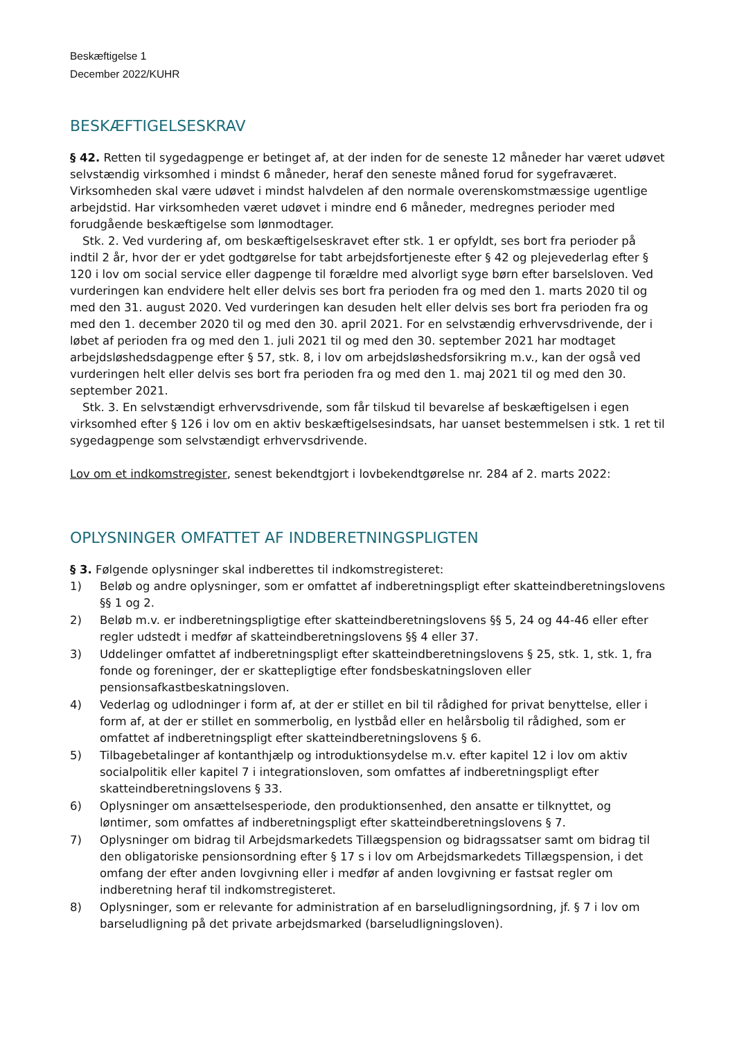Beskæftigelse 1
December 2022/KUHR
BESKÆFTIGELSESKRAV
§ 42. Retten til sygedagpenge er betinget af, at der inden for de seneste 12 måneder har været udøvet selvstændig virksomhed i mindst 6 måneder, heraf den seneste måned forud for sygefraværet. Virksomheden skal være udøvet i mindst halvdelen af den normale overenskomstmæssige ugentlige arbejdstid. Har virksomheden været udøvet i mindre end 6 måneder, medregnes perioder med forudgående beskæftigelse som lønmodtager.
Stk. 2. Ved vurdering af, om beskæftigelseskravet efter stk. 1 er opfyldt, ses bort fra perioder på indtil 2 år, hvor der er ydet godtgørelse for tabt arbejdsfortjeneste efter § 42 og plejevederlag efter § 120 i lov om social service eller dagpenge til forældre med alvorligt syge børn efter barselsloven. Ved vurderingen kan endvidere helt eller delvis ses bort fra perioden fra og med den 1. marts 2020 til og med den 31. august 2020. Ved vurderingen kan desuden helt eller delvis ses bort fra perioden fra og med den 1. december 2020 til og med den 30. april 2021. For en selvstændig erhvervsdrivende, der i løbet af perioden fra og med den 1. juli 2021 til og med den 30. september 2021 har modtaget arbejdsløshedsdagpenge efter § 57, stk. 8, i lov om arbejdsløshedsforsikring m.v., kan der også ved vurderingen helt eller delvis ses bort fra perioden fra og med den 1. maj 2021 til og med den 30. september 2021.
Stk. 3. En selvstændigt erhvervsdrivende, som får tilskud til bevarelse af beskæftigelsen i egen virksomhed efter § 126 i lov om en aktiv beskæftigelsesindsats, har uanset bestemmelsen i stk. 1 ret til sygedagpenge som selvstændigt erhvervsdrivende.
Lov om et indkomstregister, senest bekendtgjort i lovbekendtgørelse nr. 284 af 2. marts 2022:
OPLYSNINGER OMFATTET AF INDBERETNINGSPLIGTEN
§ 3. Følgende oplysninger skal indberettes til indkomstregisteret:
1) Beløb og andre oplysninger, som er omfattet af indberetningspligt efter skatteindberetningslovens §§ 1 og 2.
2) Beløb m.v. er indberetningspligtige efter skatteindberetningslovens §§ 5, 24 og 44-46 eller efter regler udstedt i medfør af skatteindberetningslovens §§ 4 eller 37.
3) Uddelinger omfattet af indberetningspligt efter skatteindberetningslovens § 25, stk. 1, stk. 1, fra fonde og foreninger, der er skattepligtige efter fondsbeskatningsloven eller pensionsafkastbeskatningsloven.
4) Vederlag og udlodninger i form af, at der er stillet en bil til rådighed for privat benyttelse, eller i form af, at der er stillet en sommerbolig, en lystbåd eller en helårsbolig til rådighed, som er omfattet af indberetningspligt efter skatteindberetningslovens § 6.
5) Tilbagebetalinger af kontanthjælp og introduktionsydelse m.v. efter kapitel 12 i lov om aktiv socialpolitik eller kapitel 7 i integrationsloven, som omfattes af indberetningspligt efter skatteindberetningslovens § 33.
6) Oplysninger om ansættelsesperiode, den produktionsenhed, den ansatte er tilknyttet, og løntimer, som omfattes af indberetningspligt efter skatteindberetningslovens § 7.
7) Oplysninger om bidrag til Arbejdsmarkedets Tillægspension og bidragssatser samt om bidrag til den obligatoriske pensionsordning efter § 17 s i lov om Arbejdsmarkedets Tillægspension, i det omfang der efter anden lovgivning eller i medfør af anden lovgivning er fastsat regler om indberetning heraf til indkomstregisteret.
8) Oplysninger, som er relevante for administration af en barseludligningsordning, jf. § 7 i lov om barseludligning på det private arbejdsmarked (barseludligningsloven).